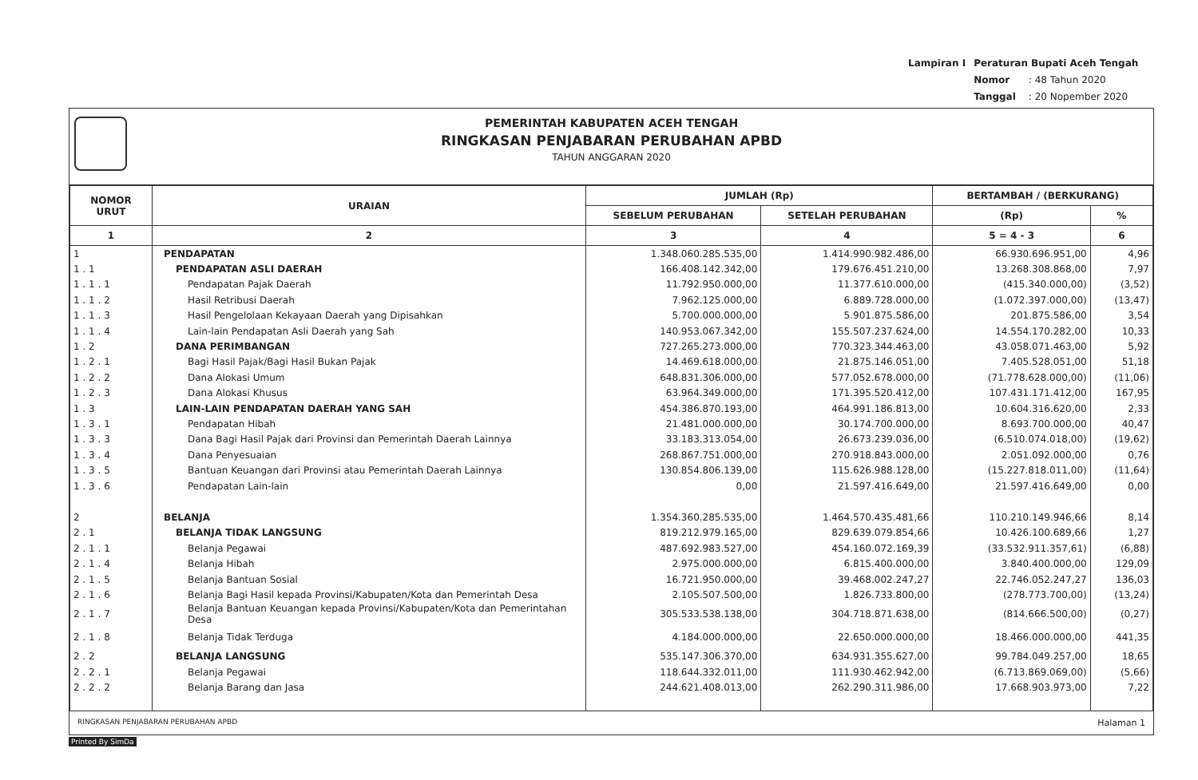| Lampiran I | Peraturan Bupati Aceh Tengah | |
| | Nomor | : 48 Tahun 2020 |
| | Tanggal | : 20 Nopember 2020 |
PEMERINTAH KABUPATEN ACEH TENGAH
RINGKASAN PENJABARAN PERUBAHAN APBD
TAHUN ANGGARAN 2020
| NOMOR URUT | URAIAN | JUMLAH (Rp) | | BERTAMBAH / (BERKURANG) | |
| --- | --- | --- | --- | --- | --- |
| | | SEBELUM PERUBAHAN | SETELAH PERUBAHAN | (Rp) | % |
| 1 | 2 | 3 | 4 | 5 = 4 - 3 | 6 |
| 1 | PENDAPATAN | 1.348.060.285.535,00 | 1.414.990.982.486,00 | 66.930.696.951,00 | 4,96 |
| 1 . 1 | PENDAPATAN ASLI DAERAH | 166.408.142.342,00 | 179.676.451.210,00 | 13.268.308.868,00 | 7,97 |
| 1 . 1 . 1 | Pendapatan Pajak Daerah | 11.792.950.000,00 | 11.377.610.000,00 | (415.340.000,00) | (3,52) |
| 1 . 1 . 2 | Hasil Retribusi Daerah | 7.962.125.000,00 | 6.889.728.000,00 | (1.072.397.000,00) | (13,47) |
| 1 . 1 . 3 | Hasil Pengelolaan Kekayaan Daerah yang Dipisahkan | 5.700.000.000,00 | 5.901.875.586,00 | 201.875.586,00 | 3,54 |
| 1 . 1 . 4 | Lain-lain Pendapatan Asli Daerah yang Sah | 140.953.067.342,00 | 155.507.237.624,00 | 14.554.170.282,00 | 10,33 |
| 1 . 2 | DANA PERIMBANGAN | 727.265.273.000,00 | 770.323.344.463,00 | 43.058.071.463,00 | 5,92 |
| 1 . 2 . 1 | Bagi Hasil Pajak/Bagi Hasil Bukan Pajak | 14.469.618.000,00 | 21.875.146.051,00 | 7.405.528.051,00 | 51,18 |
| 1 . 2 . 2 | Dana Alokasi Umum | 648.831.306.000,00 | 577.052.678.000,00 | (71.778.628.000,00) | (11,06) |
| 1 . 2 . 3 | Dana Alokasi Khusus | 63.964.349.000,00 | 171.395.520.412,00 | 107.431.171.412,00 | 167,95 |
| 1 . 3 | LAIN-LAIN PENDAPATAN DAERAH YANG SAH | 454.386.870.193,00 | 464.991.186.813,00 | 10.604.316.620,00 | 2,33 |
| 1 . 3 . 1 | Pendapatan Hibah | 21.481.000.000,00 | 30.174.700.000,00 | 8.693.700.000,00 | 40,47 |
| 1 . 3 . 3 | Dana Bagi Hasil Pajak dari Provinsi dan Pemerintah Daerah Lainnya | 33.183.313.054,00 | 26.673.239.036,00 | (6.510.074.018,00) | (19,62) |
| 1 . 3 . 4 | Dana Penyesuaian | 268.867.751.000,00 | 270.918.843.000,00 | 2.051.092.000,00 | 0,76 |
| 1 . 3 . 5 | Bantuan Keuangan dari Provinsi atau Pemerintah Daerah Lainnya | 130.854.806.139,00 | 115.626.988.128,00 | (15.227.818.011,00) | (11,64) |
| 1 . 3 . 6 | Pendapatan Lain-lain | 0,00 | 21.597.416.649,00 | 21.597.416.649,00 | 0,00 |
| 2 | BELANJA | 1.354.360.285.535,00 | 1.464.570.435.481,66 | 110.210.149.946,66 | 8,14 |
| 2 . 1 | BELANJA TIDAK LANGSUNG | 819.212.979.165,00 | 829.639.079.854,66 | 10.426.100.689,66 | 1,27 |
| 2 . 1 . 1 | Belanja Pegawai | 487.692.983.527,00 | 454.160.072.169,39 | (33.532.911.357,61) | (6,88) |
| 2 . 1 . 4 | Belanja Hibah | 2.975.000.000,00 | 6.815.400.000,00 | 3.840.400.000,00 | 129,09 |
| 2 . 1 . 5 | Belanja Bantuan Sosial | 16.721.950.000,00 | 39.468.002.247,27 | 22.746.052.247,27 | 136,03 |
| 2 . 1 . 6 | Belanja Bagi Hasil kepada Provinsi/Kabupaten/Kota dan Pemerintah Desa | 2.105.507.500,00 | 1.826.733.800,00 | (278.773.700,00) | (13,24) |
| 2 . 1 . 7 | Belanja Bantuan Keuangan kepada Provinsi/Kabupaten/Kota dan Pemerintahan Desa | 305.533.538.138,00 | 304.718.871.638,00 | (814.666.500,00) | (0,27) |
| 2 . 1 . 8 | Belanja Tidak Terduga | 4.184.000.000,00 | 22.650.000.000,00 | 18.466.000.000,00 | 441,35 |
| 2 . 2 | BELANJA LANGSUNG | 535.147.306.370,00 | 634.931.355.627,00 | 99.784.049.257,00 | 18,65 |
| 2 . 2 . 1 | Belanja Pegawai | 118.644.332.011,00 | 111.930.462.942,00 | (6.713.869.069,00) | (5,66) |
| 2 . 2 . 2 | Belanja Barang dan Jasa | 244.621.408.013,00 | 262.290.311.986,00 | 17.668.903.973,00 | 7,22 |
RINGKASAN PENJABARAN PERUBAHAN APBD Halaman 1
Printed By SimDa